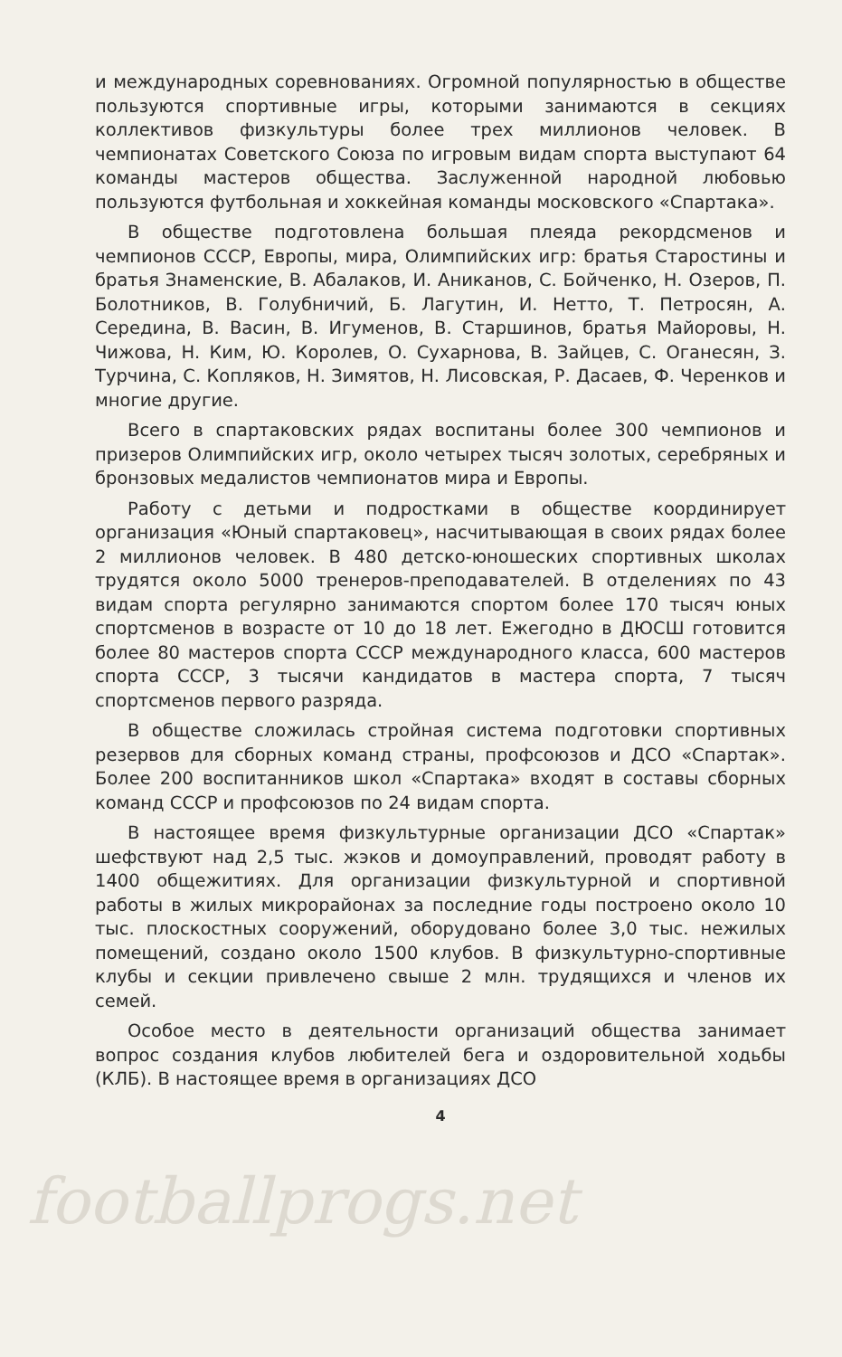и международных соревнованиях. Огромной популярностью в обществе пользуются спортивные игры, которыми занимаются в секциях коллективов физкультуры более трех миллионов человек. В чемпионатах Советского Союза по игровым видам спорта выступают 64 команды мастеров общества. Заслуженной народной любовью пользуются футбольная и хоккейная команды московского «Спартака».
В обществе подготовлена большая плеяда рекордсменов и чемпионов СССР, Европы, мира, Олимпийских игр: братья Старостины и братья Знаменские, В. Абалаков, И. Аниканов, С. Бойченко, Н. Озеров, П. Болотников, В. Голубничий, Б. Лагутин, И. Нетто, Т. Петросян, А. Середина, В. Васин, В. Игуменов, В. Старшинов, братья Майоровы, Н. Чижова, Н. Ким, Ю. Королев, О. Сухарнова, В. Зайцев, С. Оганесян, З. Турчина, С. Копляков, Н. Зимятов, Н. Лисовская, Р. Дасаев, Ф. Черенков и многие другие.
Всего в спартаковских рядах воспитаны более 300 чемпионов и призеров Олимпийских игр, около четырех тысяч золотых, серебряных и бронзовых медалистов чемпионатов мира и Европы.
Работу с детьми и подростками в обществе координирует организация «Юный спартаковец», насчитывающая в своих рядах более 2 миллионов человек. В 480 детско-юношеских спортивных школах трудятся около 5000 тренеров-преподавателей. В отделениях по 43 видам спорта регулярно занимаются спортом более 170 тысяч юных спортсменов в возрасте от 10 до 18 лет. Ежегодно в ДЮСШ готовится более 80 мастеров спорта СССР международного класса, 600 мастеров спорта СССР, 3 тысячи кандидатов в мастера спорта, 7 тысяч спортсменов первого разряда.
В обществе сложилась стройная система подготовки спортивных резервов для сборных команд страны, профсоюзов и ДСО «Спартак». Более 200 воспитанников школ «Спартака» входят в составы сборных команд СССР и профсоюзов по 24 видам спорта.
В настоящее время физкультурные организации ДСО «Спартак» шефствуют над 2,5 тыс. жэков и домоуправлений, проводят работу в 1400 общежитиях. Для организации физкультурной и спортивной работы в жилых микрорайонах за последние годы построено около 10 тыс. плоскостных сооружений, оборудовано более 3,0 тыс. нежилых помещений, создано около 1500 клубов. В физкультурно-спортивные клубы и секции привлечено свыше 2 млн. трудящихся и членов их семей.
Особое место в деятельности организаций общества занимает вопрос создания клубов любителей бега и оздоровительной ходьбы (КЛБ). В настоящее время в организациях ДСО
4
footballprogs.net